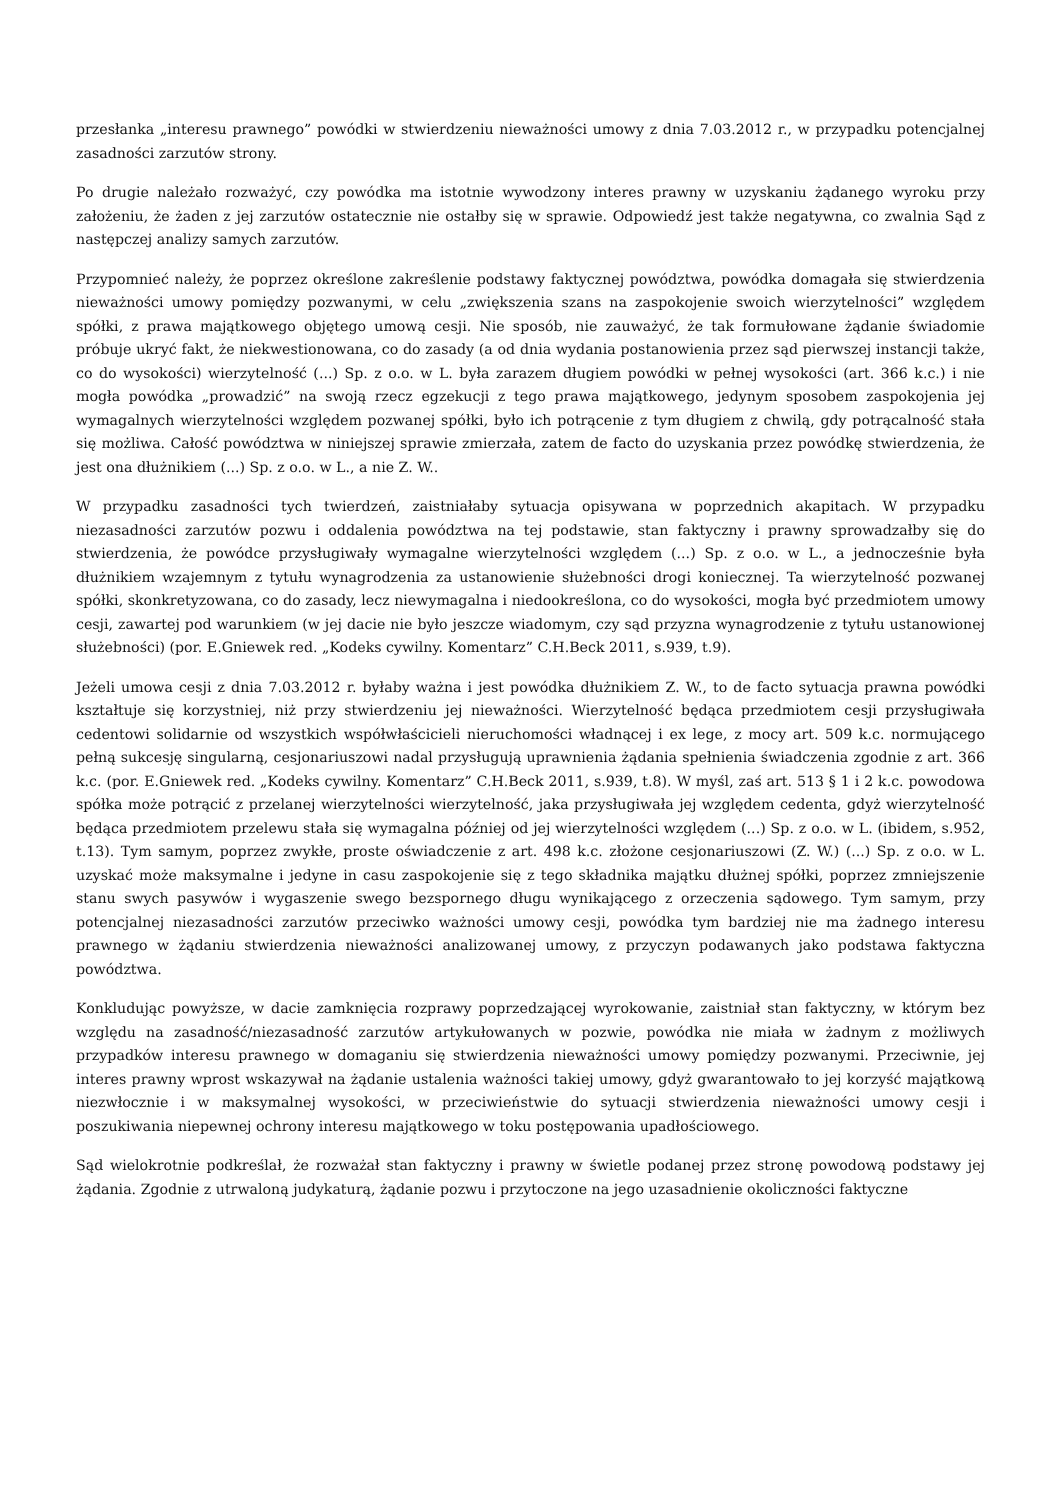przesłanka „interesu prawnego” powódki w stwierdzeniu nieważności umowy z dnia 7.03.2012 r., w przypadku potencjalnej zasadności zarzutów strony.
Po drugie należało rozważyć, czy powódka ma istotnie wywodzony interes prawny w uzyskaniu żądanego wyroku przy założeniu, że żaden z jej zarzutów ostatecznie nie ostałby się w sprawie. Odpowiedź jest także negatywna, co zwalnia Sąd z następczej analizy samych zarzutów.
Przypomnieć należy, że poprzez określone zakreślenie podstawy faktycznej powództwa, powódka domagała się stwierdzenia nieważności umowy pomiędzy pozwanymi, w celu „zwiększenia szans na zaspokojenie swoich wierzytelności” względem spółki, z prawa majątkowego objętego umową cesji. Nie sposób, nie zauważyć, że tak formułowane żądanie świadomie próbuje ukryć fakt, że niekwestionowana, co do zasady (a od dnia wydania postanowienia przez sąd pierwszej instancji także, co do wysokości) wierzytelność (...) Sp. z o.o. w L. była zarazem długiem powódki w pełnej wysokości (art. 366 k.c.) i nie mogła powódka „prowadzić” na swoją rzecz egzekucji z tego prawa majątkowego, jedynym sposobem zaspokojenia jej wymagalnych wierzytelności względem pozwanej spółki, było ich potrącenie z tym długiem z chwilą, gdy potrącalność stała się możliwa. Całość powództwa w niniejszej sprawie zmierzała, zatem de facto do uzyskania przez powódkę stwierdzenia, że jest ona dłużnikiem (...) Sp. z o.o. w L., a nie Z. W..
W przypadku zasadności tych twierdzeń, zaistniałaby sytuacja opisywana w poprzednich akapitach. W przypadku niezasadności zarzutów pozwu i oddalenia powództwa na tej podstawie, stan faktyczny i prawny sprowadzałby się do stwierdzenia, że powódce przysługiwały wymagalne wierzytelności względem (...) Sp. z o.o. w L., a jednocześnie była dłużnikiem wzajemnym z tytułu wynagrodzenia za ustanowienie służebności drogi koniecznej. Ta wierzytelność pozwanej spółki, skonkretyzowana, co do zasady, lecz niewymagalna i niedookreślona, co do wysokości, mogła być przedmiotem umowy cesji, zawartej pod warunkiem (w jej dacie nie było jeszcze wiadomym, czy sąd przyzna wynagrodzenie z tytułu ustanowionej służebności) (por. E.Gniewek red. „Kodeks cywilny. Komentarz” C.H.Beck 2011, s.939, t.9).
Jeżeli umowa cesji z dnia 7.03.2012 r. byłaby ważna i jest powódka dłużnikiem Z. W., to de facto sytuacja prawna powódki kształtuje się korzystniej, niż przy stwierdzeniu jej nieważności. Wierzytelność będąca przedmiotem cesji przysługiwała cedentowi solidarnie od wszystkich współwłaścicieli nieruchomości władnącej i ex lege, z mocy art. 509 k.c. normującego pełną sukcesję singularną, cesjonariuszowi nadal przysługują uprawnienia żądania spełnienia świadczenia zgodnie z art. 366 k.c. (por. E.Gniewek red. „Kodeks cywilny. Komentarz” C.H.Beck 2011, s.939, t.8). W myśl, zaś art. 513 § 1 i 2 k.c. powodowa spółka może potrącić z przelanej wierzytelności wierzytelność, jaka przysługiwała jej względem cedenta, gdyż wierzytelność będąca przedmiotem przelewu stała się wymagalna później od jej wierzytelności względem (...) Sp. z o.o. w L. (ibidem, s.952, t.13). Tym samym, poprzez zwykłe, proste oświadczenie z art. 498 k.c. złożone cesjonariuszowi (Z. W.) (...) Sp. z o.o. w L. uzyskać może maksymalne i jedyne in casu zaspokojenie się z tego składnika majątku dłużnej spółki, poprzez zmniejszenie stanu swych pasywów i wygaszenie swego bezspornego długu wynikającego z orzeczenia sądowego. Tym samym, przy potencjalnej niezasadności zarzutów przeciwko ważności umowy cesji, powódka tym bardziej nie ma żadnego interesu prawnego w żądaniu stwierdzenia nieważności analizowanej umowy, z przyczyn podawanych jako podstawa faktyczna powództwa.
Konkludując powyższe, w dacie zamknięcia rozprawy poprzedzającej wyrokowanie, zaistniał stan faktyczny, w którym bez względu na zasadność/niezasadność zarzutów artykułowanych w pozwie, powódka nie miała w żadnym z możliwych przypadków interesu prawnego w domaganiu się stwierdzenia nieważności umowy pomiędzy pozwanymi. Przeciwnie, jej interes prawny wprost wskazywał na żądanie ustalenia ważności takiej umowy, gdyż gwarantowało to jej korzyść majątkową niezwłocznie i w maksymalnej wysokości, w przeciwieństwie do sytuacji stwierdzenia nieważności umowy cesji i poszukiwania niepewnej ochrony interesu majątkowego w toku postępowania upadłościowego.
Sąd wielokrotnie podkreślał, że rozważał stan faktyczny i prawny w świetle podanej przez stronę powodową podstawy jej żądania. Zgodnie z utrwaloną judykaturą, żądanie pozwu i przytoczone na jego uzasadnienie okoliczności faktyczne